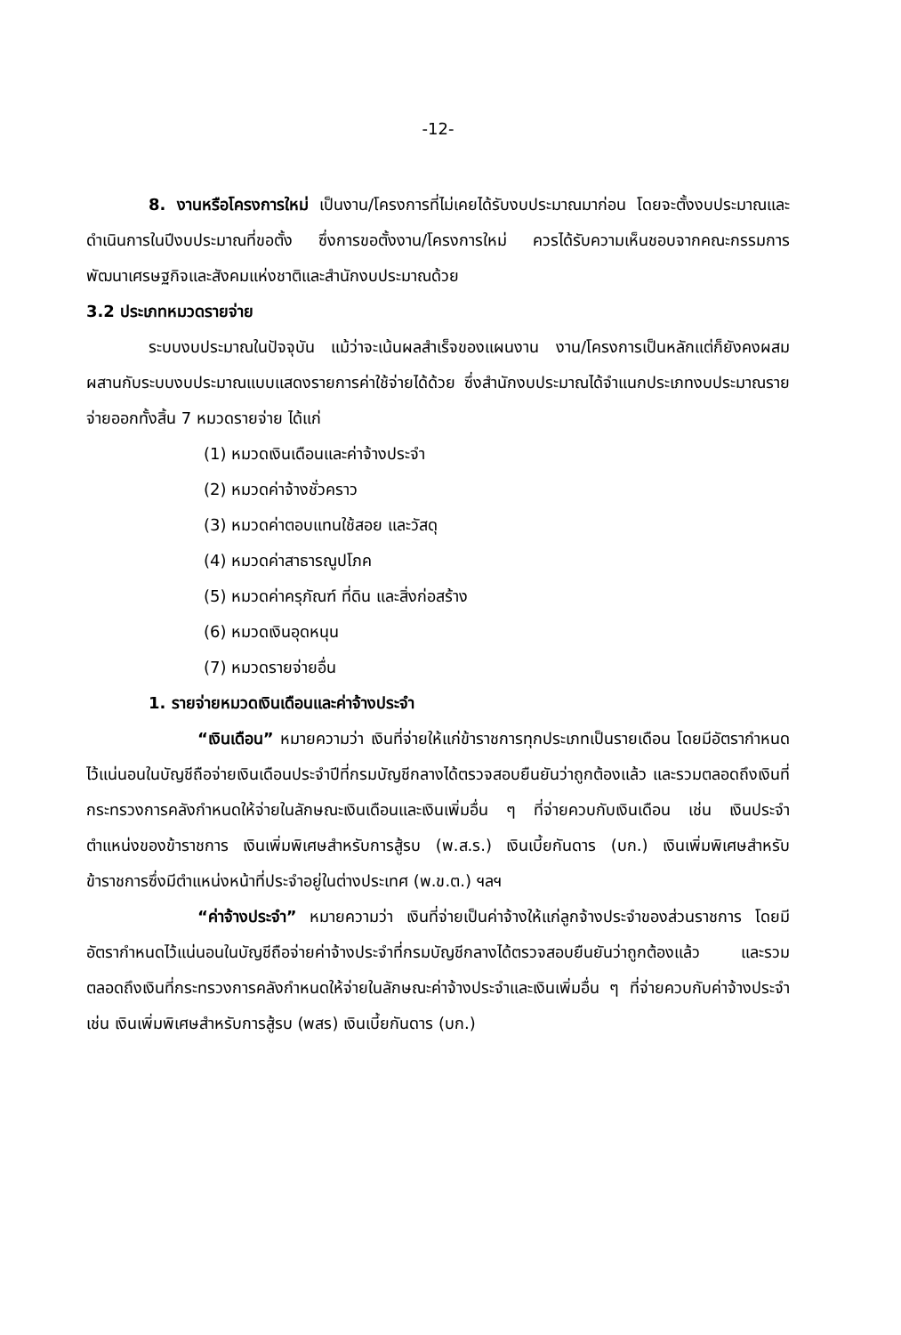-12-
8. งานหรือโครงการใหม่ เป็นงาน/โครงการที่ไม่เคยได้รับงบประมาณมาก่อน โดยจะตั้งงบประมาณและดำเนินการในปีงบประมาณที่ขอตั้ง ซึ่งการขอตั้งงาน/โครงการใหม่ ควรได้รับความเห็นชอบจากคณะกรรมการพัฒนาเศรษฐกิจและสังคมแห่งชาติและสำนักงบประมาณด้วย
3.2 ประเภทหมวดรายจ่าย
ระบบงบประมาณในปัจจุบัน แม้ว่าจะเน้นผลสำเร็จของแผนงาน งาน/โครงการเป็นหลักแต่ก็ยังคงผสมผสานกับระบบงบประมาณแบบแสดงรายการค่าใช้จ่ายได้ด้วย ซึ่งสำนักงบประมาณได้จำแนกประเภทงบประมาณรายจ่ายออกทั้งสิ้น 7 หมวดรายจ่าย ได้แก่
(1) หมวดเงินเดือนและค่าจ้างประจำ
(2) หมวดค่าจ้างชั่วคราว
(3) หมวดค่าตอบแทนใช้สอย และวัสดุ
(4) หมวดค่าสาธารณูปโภค
(5) หมวดค่าครุภัณฑ์ ที่ดิน และสิ่งก่อสร้าง
(6) หมวดเงินอุดหนุน
(7) หมวดรายจ่ายอื่น
1. รายจ่ายหมวดเงินเดือนและค่าจ้างประจำ
“เงินเดือน” หมายความว่า เงินที่จ่ายให้แก่ข้าราชการทุกประเภทเป็นรายเดือน โดยมีอัตรากำหนดไว้แน่นอนในบัญชีถือจ่ายเงินเดือนประจำปีที่กรมบัญชีกลางได้ตรวจสอบยืนยันว่าถูกต้องแล้ว และรวมตลอดถึงเงินที่กระทรวงการคลังกำหนดให้จ่ายในลักษณะเงินเดือนและเงินเพิ่มอื่น ๆ ที่จ่ายควบกับเงินเดือน เช่น เงินประจำตำแหน่งของข้าราชการ เงินเพิ่มพิเศษสำหรับการสู้รบ (พ.ส.ร.) เงินเบี้ยกันดาร (บก.) เงินเพิ่มพิเศษสำหรับข้าราชการซึ่งมีตำแหน่งหน้าที่ประจำอยู่ในต่างประเทศ (พ.ข.ต.) ฯลฯ
“ค่าจ้างประจำ” หมายความว่า เงินที่จ่ายเป็นค่าจ้างให้แก่ลูกจ้างประจำของส่วนราชการ โดยมีอัตรากำหนดไว้แน่นอนในบัญชีถือจ่ายค่าจ้างประจำที่กรมบัญชีกลางได้ตรวจสอบยืนยันว่าถูกต้องแล้ว และรวมตลอดถึงเงินที่กระทรวงการคลังกำหนดให้จ่ายในลักษณะค่าจ้างประจำและเงินเพิ่มอื่น ๆ ที่จ่ายควบกับค่าจ้างประจำ เช่น เงินเพิ่มพิเศษสำหรับการสู้รบ (พสร) เงินเบี้ยกันดาร (บก.)